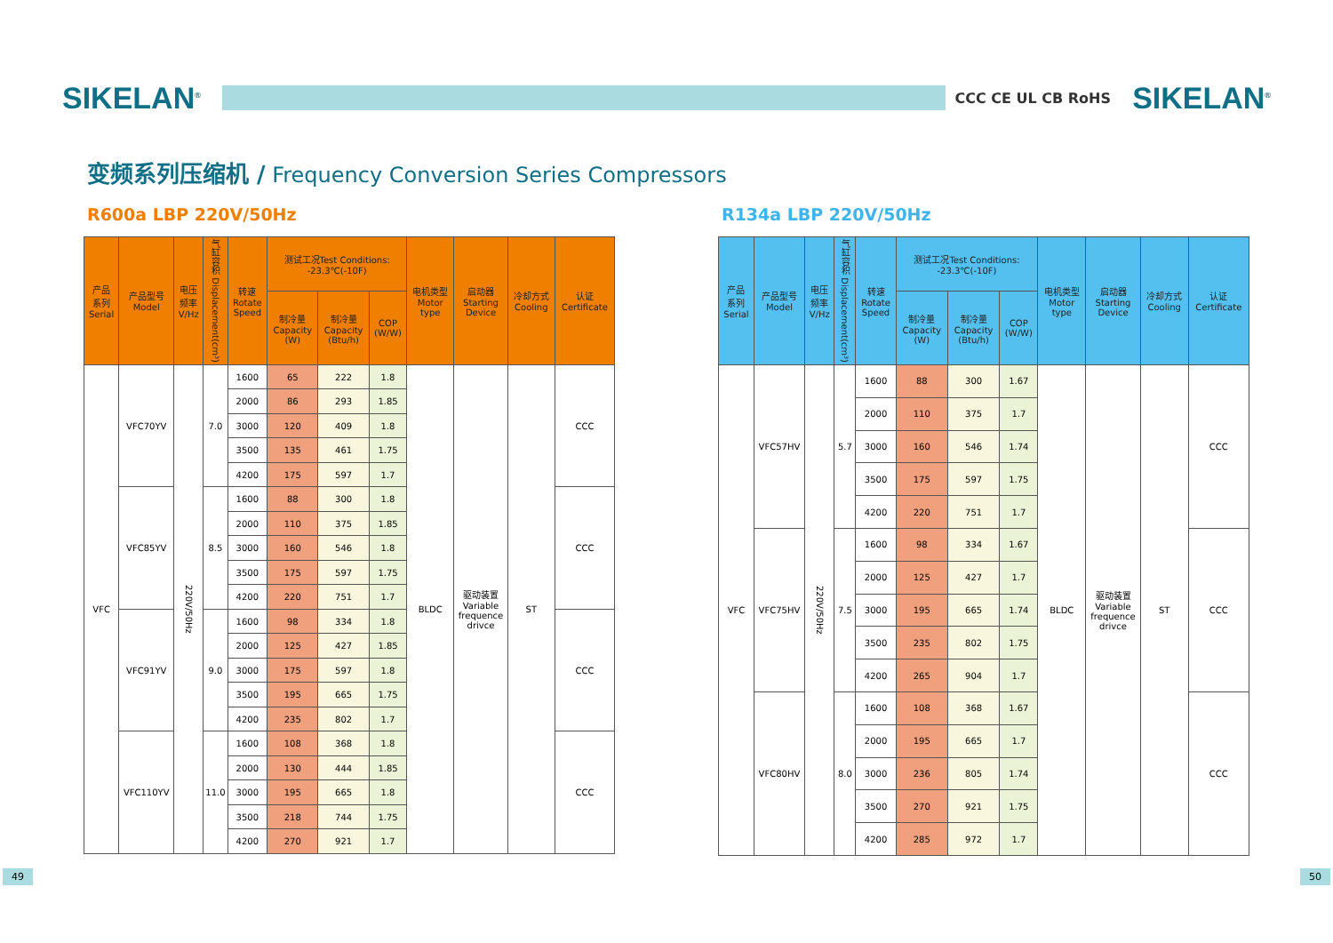SIKELAN<sup>®</sup>
CCC CE UL CB RoHS
SIKELAN<sup>®</sup>
变频系列压缩机 / Frequency Conversion Series Compressors
R600a LBP 220V/50Hz
| 产品 系列 Serial | 产品型号 Model | 电压 频率 V/Hz | 气缸容积 Displacement(cm³) | 转速 Rotate Speed | 测试工况Test Conditions: -23.3℃(-10F) | | | 电机类型 Motor type | 启动器 Starting Device | 冷却方式 Cooling | 认证 Certificate |
| --- | --- | --- | --- | --- | --- | --- | --- | --- | --- | --- | --- |
| | | | | | 制冷量 Capacity (W) | 制冷量 Capacity (Btu/h) | COP (W/W) | | | | |
| VFC | VFC70YV | 220V/50Hz | 7.0 | 1600 | 65 | 222 | 1.8 | BLDC | 驱动装置 Variable frequence drivce | ST | CCC |
| | | | | 2000 | 86 | 293 | 1.85 | | | | |
| | | | | 3000 | 120 | 409 | 1.8 | | | | |
| | | | | 3500 | 135 | 461 | 1.75 | | | | |
| | | | | 4200 | 175 | 597 | 1.7 | | | | |
| | VFC85YV | | 8.5 | 1600 | 88 | 300 | 1.8 | | | | CCC |
| | | | | 2000 | 110 | 375 | 1.85 | | | | |
| | | | | 3000 | 160 | 546 | 1.8 | | | | |
| | | | | 3500 | 175 | 597 | 1.75 | | | | |
| | | | | 4200 | 220 | 751 | 1.7 | | | | |
| | VFC91YV | | 9.0 | 1600 | 98 | 334 | 1.8 | | | | CCC |
| | | | | 2000 | 125 | 427 | 1.85 | | | | |
| | | | | 3000 | 175 | 597 | 1.8 | | | | |
| | | | | 3500 | 195 | 665 | 1.75 | | | | |
| | | | | 4200 | 235 | 802 | 1.7 | | | | |
| | VFC110YV | | 11.0 | 1600 | 108 | 368 | 1.8 | | | | CCC |
| | | | | 2000 | 130 | 444 | 1.85 | | | | |
| | | | | 3000 | 195 | 665 | 1.8 | | | | |
| | | | | 3500 | 218 | 744 | 1.75 | | | | |
| | | | | 4200 | 270 | 921 | 1.7 | | | | |
R134a LBP 220V/50Hz
| 产品 系列 Serial | 产品型号 Model | 电压 频率 V/Hz | 气缸容积 Displacement(cm³) | 转速 Rotate Speed | 测试工况Test Conditions: -23.3℃(-10F) | | | 电机类型 Motor type | 启动器 Starting Device | 冷却方式 Cooling | 认证 Certificate |
| --- | --- | --- | --- | --- | --- | --- | --- | --- | --- | --- | --- |
| | | | | | 制冷量 Capacity (W) | 制冷量 Capacity (Btu/h) | COP (W/W) | | | | |
| VFC | VFC57HV | 220V/50Hz | 5.7 | 1600 | 88 | 300 | 1.67 | BLDC | 驱动装置 Variable frequence drivce | ST | CCC |
| | | | | 2000 | 110 | 375 | 1.7 | | | | |
| | | | | 3000 | 160 | 546 | 1.74 | | | | |
| | | | | 3500 | 175 | 597 | 1.75 | | | | |
| | | | | 4200 | 220 | 751 | 1.7 | | | | |
| | VFC75HV | | 7.5 | 1600 | 98 | 334 | 1.67 | | | | CCC |
| | | | | 2000 | 125 | 427 | 1.7 | | | | |
| | | | | 3000 | 195 | 665 | 1.74 | | | | |
| | | | | 3500 | 235 | 802 | 1.75 | | | | |
| | | | | 4200 | 265 | 904 | 1.7 | | | | |
| | VFC80HV | | 8.0 | 1600 | 108 | 368 | 1.67 | | | | CCC |
| | | | | 2000 | 195 | 665 | 1.7 | | | | |
| | | | | 3000 | 236 | 805 | 1.74 | | | | |
| | | | | 3500 | 270 | 921 | 1.75 | | | | |
| | | | | 4200 | 285 | 972 | 1.7 | | | | |
49 50